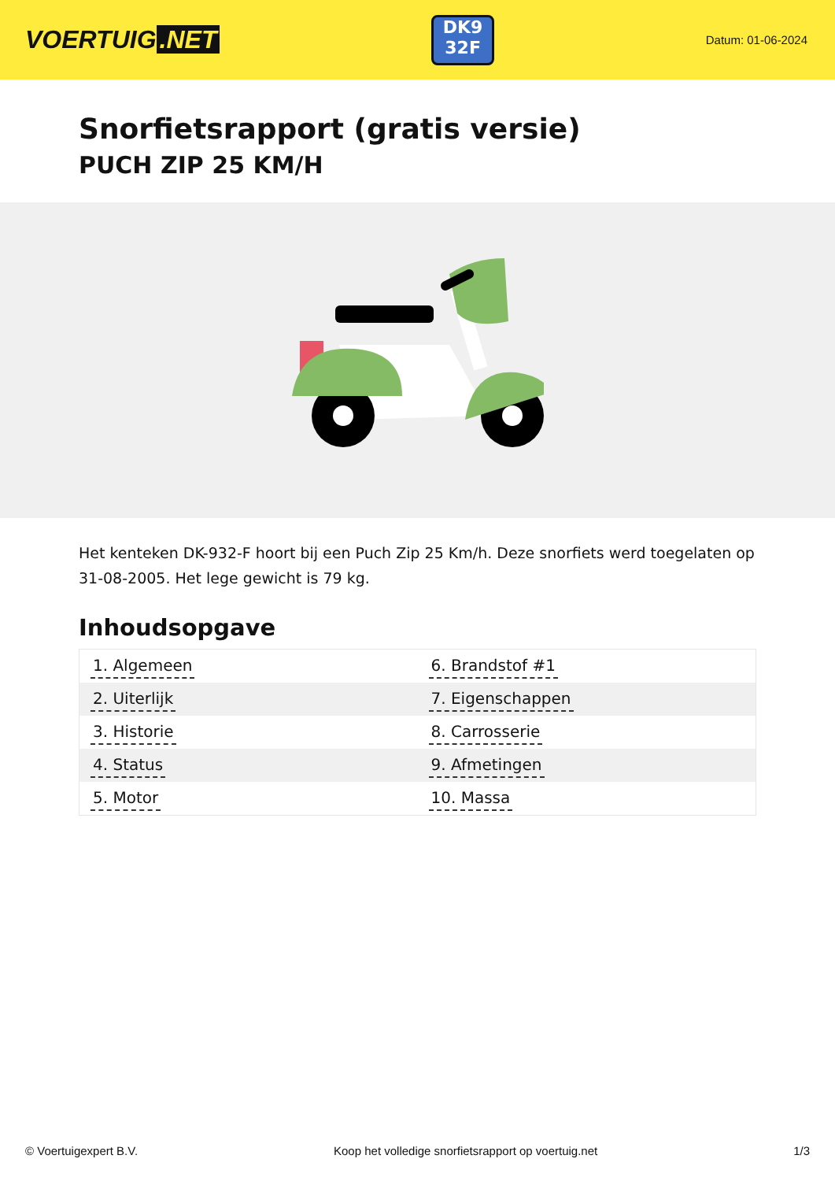VOERTUIG.NET
DK9
32F
Datum: 01-06-2024
Snorfietsrapport (gratis versie)
PUCH ZIP 25 KM/H
Het kenteken DK-932-F hoort bij een Puch Zip 25 Km/h. Deze snorfiets werd toegelaten op 31-08-2005. Het lege gewicht is 79 kg.
Inhoudsopgave
| 1. Algemeen | 6. Brandstof #1 |
| 2. Uiterlijk | 7. Eigenschappen |
| 3. Historie | 8. Carrosserie |
| 4. Status | 9. Afmetingen |
| 5. Motor | 10. Massa |
© Voertuigexpert B.V. Koop het volledige snorfietsrapport op voertuig.net 1/3